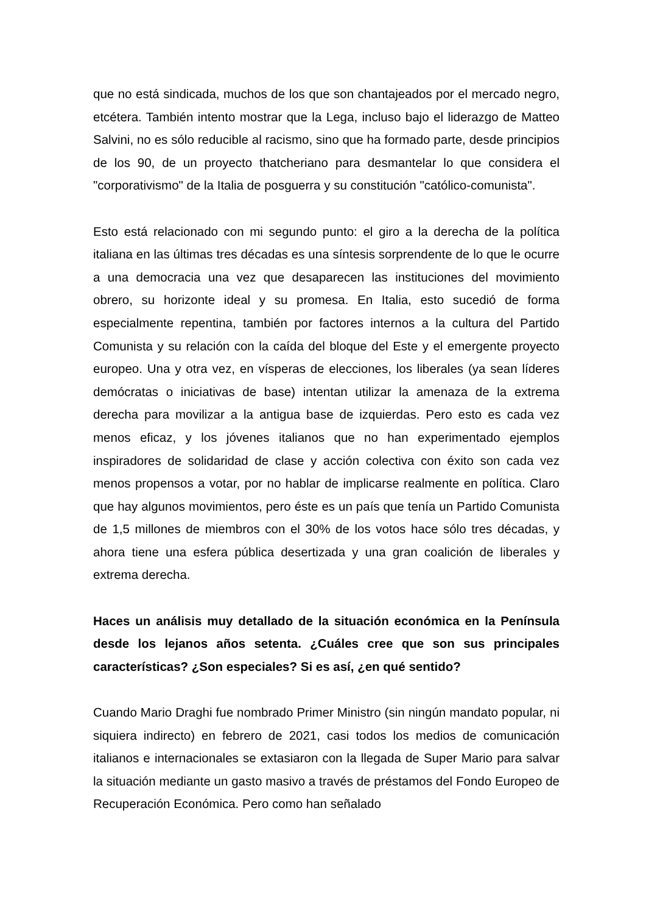que no está sindicada, muchos de los que son chantajeados por el mercado negro, etcétera. También intento mostrar que la Lega, incluso bajo el liderazgo de Matteo Salvini, no es sólo reducible al racismo, sino que ha formado parte, desde principios de los 90, de un proyecto thatcheriano para desmantelar lo que considera el "corporativismo" de la Italia de posguerra y su constitución "católico-comunista".
Esto está relacionado con mi segundo punto: el giro a la derecha de la política italiana en las últimas tres décadas es una síntesis sorprendente de lo que le ocurre a una democracia una vez que desaparecen las instituciones del movimiento obrero, su horizonte ideal y su promesa. En Italia, esto sucedió de forma especialmente repentina, también por factores internos a la cultura del Partido Comunista y su relación con la caída del bloque del Este y el emergente proyecto europeo. Una y otra vez, en vísperas de elecciones, los liberales (ya sean líderes demócratas o iniciativas de base) intentan utilizar la amenaza de la extrema derecha para movilizar a la antigua base de izquierdas. Pero esto es cada vez menos eficaz, y los jóvenes italianos que no han experimentado ejemplos inspiradores de solidaridad de clase y acción colectiva con éxito son cada vez menos propensos a votar, por no hablar de implicarse realmente en política. Claro que hay algunos movimientos, pero éste es un país que tenía un Partido Comunista de 1,5 millones de miembros con el 30% de los votos hace sólo tres décadas, y ahora tiene una esfera pública desertizada y una gran coalición de liberales y extrema derecha.
Haces un análisis muy detallado de la situación económica en la Península desde los lejanos años setenta. ¿Cuáles cree que son sus principales características? ¿Son especiales? Si es así, ¿en qué sentido?
Cuando Mario Draghi fue nombrado Primer Ministro (sin ningún mandato popular, ni siquiera indirecto) en febrero de 2021, casi todos los medios de comunicación italianos e internacionales se extasiaron con la llegada de Super Mario para salvar la situación mediante un gasto masivo a través de préstamos del Fondo Europeo de Recuperación Económica. Pero como han señalado